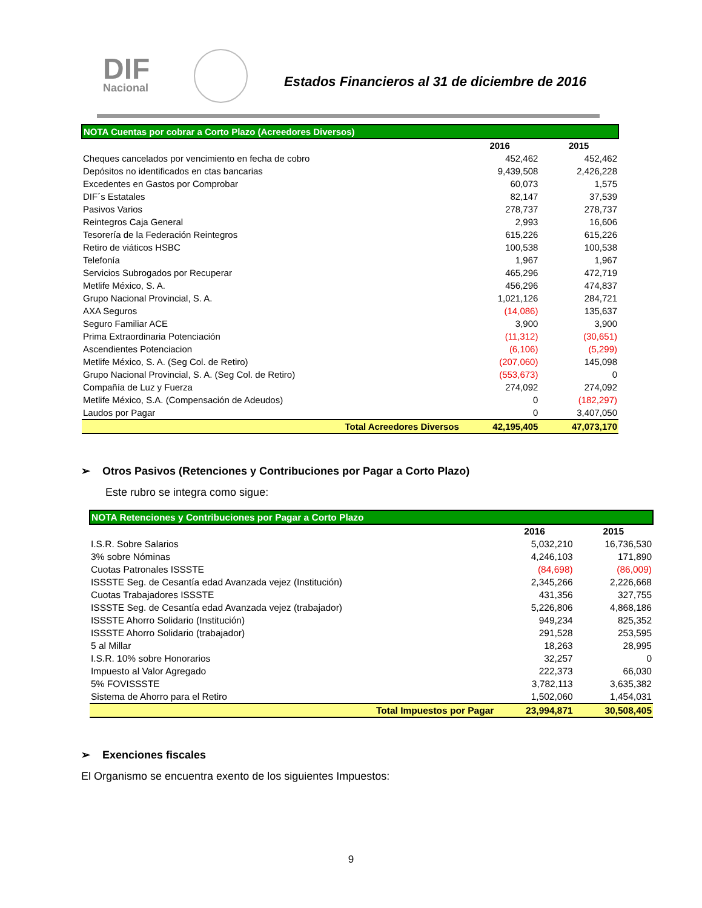DIF
Nacional
Estados Financieros al 31 de diciembre de 2016
| NOTA Cuentas por cobrar a Corto Plazo (Acreedores Diversos) | | |
| | 2016 | 2015 |
| Cheques cancelados por vencimiento en fecha de cobro | 452,462 | 452,462 |
| Depósitos no identificados en ctas bancarias | 9,439,508 | 2,426,228 |
| Excedentes en Gastos por Comprobar | 60,073 | 1,575 |
| DIF´s Estatales | 82,147 | 37,539 |
| Pasivos Varios | 278,737 | 278,737 |
| Reintegros Caja General | 2,993 | 16,606 |
| Tesorería de la Federación Reintegros | 615,226 | 615,226 |
| Retiro de viáticos HSBC | 100,538 | 100,538 |
| Telefonía | 1,967 | 1,967 |
| Servicios Subrogados por Recuperar | 465,296 | 472,719 |
| Metlife México, S. A. | 456,296 | 474,837 |
| Grupo Nacional Provincial, S. A. | 1,021,126 | 284,721 |
| AXA Seguros | (14,086) | 135,637 |
| Seguro Familiar ACE | 3,900 | 3,900 |
| Prima Extraordinaria Potenciación | (11,312) | (30,651) |
| Ascendientes Potenciacion | (6,106) | (5,299) |
| Metlife México, S. A. (Seg Col. de Retiro) | (207,060) | 145,098 |
| Grupo Nacional Provincial, S. A. (Seg Col. de Retiro) | (553,673) | 0 |
| Compañía de Luz y Fuerza | 274,092 | 274,092 |
| Metlife México, S.A. (Compensación de Adeudos) | 0 | (182,297) |
| Laudos por Pagar | 0 | 3,407,050 |
| Total Acreedores Diversos | 42,195,405 | 47,073,170 |
➢ Otros Pasivos (Retenciones y Contribuciones por Pagar a Corto Plazo)
Este rubro se integra como sigue:
| NOTA Retenciones y Contribuciones por Pagar a Corto Plazo | | |
| | 2016 | 2015 |
| I.S.R. Sobre Salarios | 5,032,210 | 16,736,530 |
| 3% sobre Nóminas | 4,246,103 | 171,890 |
| Cuotas Patronales ISSSTE | (84,698) | (86,009) |
| ISSSTE Seg. de Cesantía edad Avanzada vejez (Institución) | 2,345,266 | 2,226,668 |
| Cuotas Trabajadores ISSSTE | 431,356 | 327,755 |
| ISSSTE Seg. de Cesantía edad Avanzada vejez (trabajador) | 5,226,806 | 4,868,186 |
| ISSSTE Ahorro Solidario (Institución) | 949,234 | 825,352 |
| ISSSTE Ahorro Solidario (trabajador) | 291,528 | 253,595 |
| 5 al Millar | 18,263 | 28,995 |
| I.S.R. 10% sobre Honorarios | 32,257 | 0 |
| Impuesto al Valor Agregado | 222,373 | 66,030 |
| 5% FOVISSSTE | 3,782,113 | 3,635,382 |
| Sistema de Ahorro para el Retiro | 1,502,060 | 1,454,031 |
| Total Impuestos por Pagar | 23,994,871 | 30,508,405 |
➢ Exenciones fiscales
El Organismo se encuentra exento de los siguientes Impuestos:
9